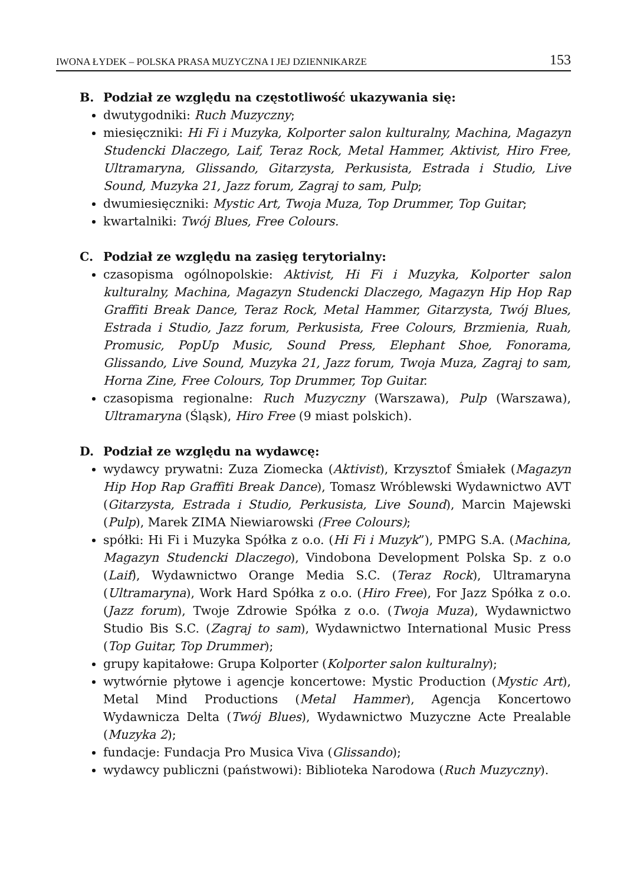IWONA ŁYDEK – POLSKA PRASA MUZYCZNA I JEJ DZIENNIKARZE 153
B. Podział ze względu na częstotliwość ukazywania się:
dwutygodniki: Ruch Muzyczny;
miesięczniki: Hi Fi i Muzyka, Kolporter salon kulturalny, Machina, Magazyn Studencki Dlaczego, Laif, Teraz Rock, Metal Hammer, Aktivist, Hiro Free, Ultramaryna, Glissando, Gitarzysta, Perkusista, Estrada i Studio, Live Sound, Muzyka 21, Jazz forum, Zagraj to sam, Pulp;
dwumiesięczniki: Mystic Art, Twoja Muza, Top Drummer, Top Guitar;
kwartalniki: Twój Blues, Free Colours.
C. Podział ze względu na zasięg terytorialny:
czasopisma ogólnopolskie: Aktivist, Hi Fi i Muzyka, Kolporter salon kulturalny, Machina, Magazyn Studencki Dlaczego, Magazyn Hip Hop Rap Graffiti Break Dance, Teraz Rock, Metal Hammer, Gitarzysta, Twój Blues, Estrada i Studio, Jazz forum, Perkusista, Free Colours, Brzmienia, Ruah, Promusic, PopUp Music, Sound Press, Elephant Shoe, Fonorama, Glissando, Live Sound, Muzyka 21, Jazz forum, Twoja Muza, Zagraj to sam, Horna Zine, Free Colours, Top Drummer, Top Guitar.
czasopisma regionalne: Ruch Muzyczny (Warszawa), Pulp (Warszawa), Ultramaryna (Śląsk), Hiro Free (9 miast polskich).
D. Podział ze względu na wydawcę:
wydawcy prywatni: Zuza Ziomecka (Aktivist), Krzysztof Śmiałek (Magazyn Hip Hop Rap Graffiti Break Dance), Tomasz Wróblewski Wydawnictwo AVT (Gitarzysta, Estrada i Studio, Perkusista, Live Sound), Marcin Majewski (Pulp), Marek ZIMA Niewiarowski (Free Colours);
spółki: Hi Fi i Muzyka Spółka z o.o. (Hi Fi i Muzyk”), PMPG S.A. (Machina, Magazyn Studencki Dlaczego), Vindobona Development Polska Sp. z o.o (Laif), Wydawnictwo Orange Media S.C. (Teraz Rock), Ultramaryna (Ultramaryna), Work Hard Spółka z o.o. (Hiro Free), For Jazz Spółka z o.o. (Jazz forum), Twoje Zdrowie Spółka z o.o. (Twoja Muza), Wydawnictwo Studio Bis S.C. (Zagraj to sam), Wydawnictwo International Music Press (Top Guitar, Top Drummer);
grupy kapitałowe: Grupa Kolporter (Kolporter salon kulturalny);
wytwórnie płytowe i agencje koncertowe: Mystic Production (Mystic Art), Metal Mind Productions (Metal Hammer), Agencja Koncertowo Wydawnicza Delta (Twój Blues), Wydawnictwo Muzyczne Acte Prealable (Muzyka 2);
fundacje: Fundacja Pro Musica Viva (Glissando);
wydawcy publiczni (państwowi): Biblioteka Narodowa (Ruch Muzyczny).